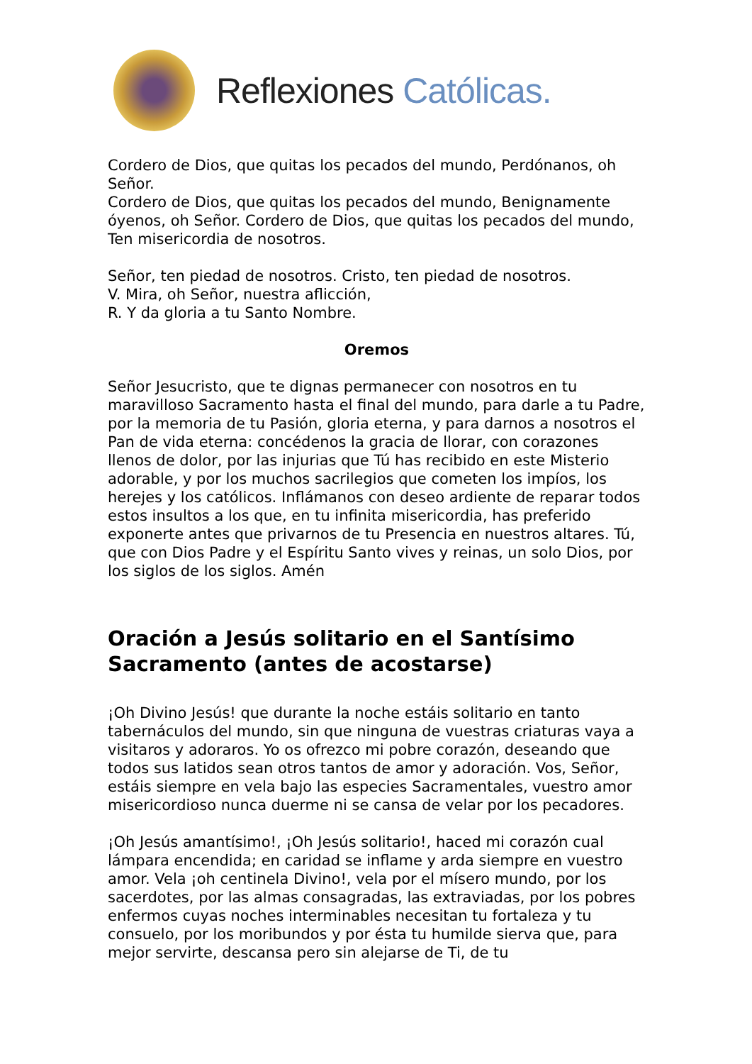Reflexiones Católicas.
Cordero de Dios, que quitas los pecados del mundo, Perdónanos, oh Señor.
Cordero de Dios, que quitas los pecados del mundo, Benignamente óyenos, oh Señor. Cordero de Dios, que quitas los pecados del mundo, Ten misericordia de nosotros.
Señor, ten piedad de nosotros. Cristo, ten piedad de nosotros.
V. Mira, oh Señor, nuestra aflicción,
R. Y da gloria a tu Santo Nombre.
Oremos
Señor Jesucristo, que te dignas permanecer con nosotros en tu maravilloso Sacramento hasta el final del mundo, para darle a tu Padre, por la memoria de tu Pasión, gloria eterna, y para darnos a nosotros el Pan de vida eterna: concédenos la gracia de llorar, con corazones llenos de dolor, por las injurias que Tú has recibido en este Misterio adorable, y por los muchos sacrilegios que cometen los impíos, los herejes y los católicos. Inflámanos con deseo ardiente de reparar todos estos insultos a los que, en tu infinita misericordia, has preferido exponerte antes que privarnos de tu Presencia en nuestros altares. Tú, que con Dios Padre y el Espíritu Santo vives y reinas, un solo Dios, por los siglos de los siglos. Amén
Oración a Jesús solitario en el Santísimo Sacramento (antes de acostarse)
¡Oh Divino Jesús! que durante la noche estáis solitario en tanto tabernáculos del mundo, sin que ninguna de vuestras criaturas vaya a visitaros y adoraros. Yo os ofrezco mi pobre corazón, deseando que todos sus latidos sean otros tantos de amor y adoración. Vos, Señor, estáis siempre en vela bajo las especies Sacramentales, vuestro amor misericordioso nunca duerme ni se cansa de velar por los pecadores.
¡Oh Jesús amantísimo!, ¡Oh Jesús solitario!, haced mi corazón cual lámpara encendida; en caridad se inflame y arda siempre en vuestro amor. Vela ¡oh centinela Divino!, vela por el mísero mundo, por los sacerdotes, por las almas consagradas, las extraviadas, por los pobres enfermos cuyas noches interminables necesitan tu fortaleza y tu consuelo, por los moribundos y por ésta tu humilde sierva que, para mejor servirte, descansa pero sin alejarse de Ti, de tu